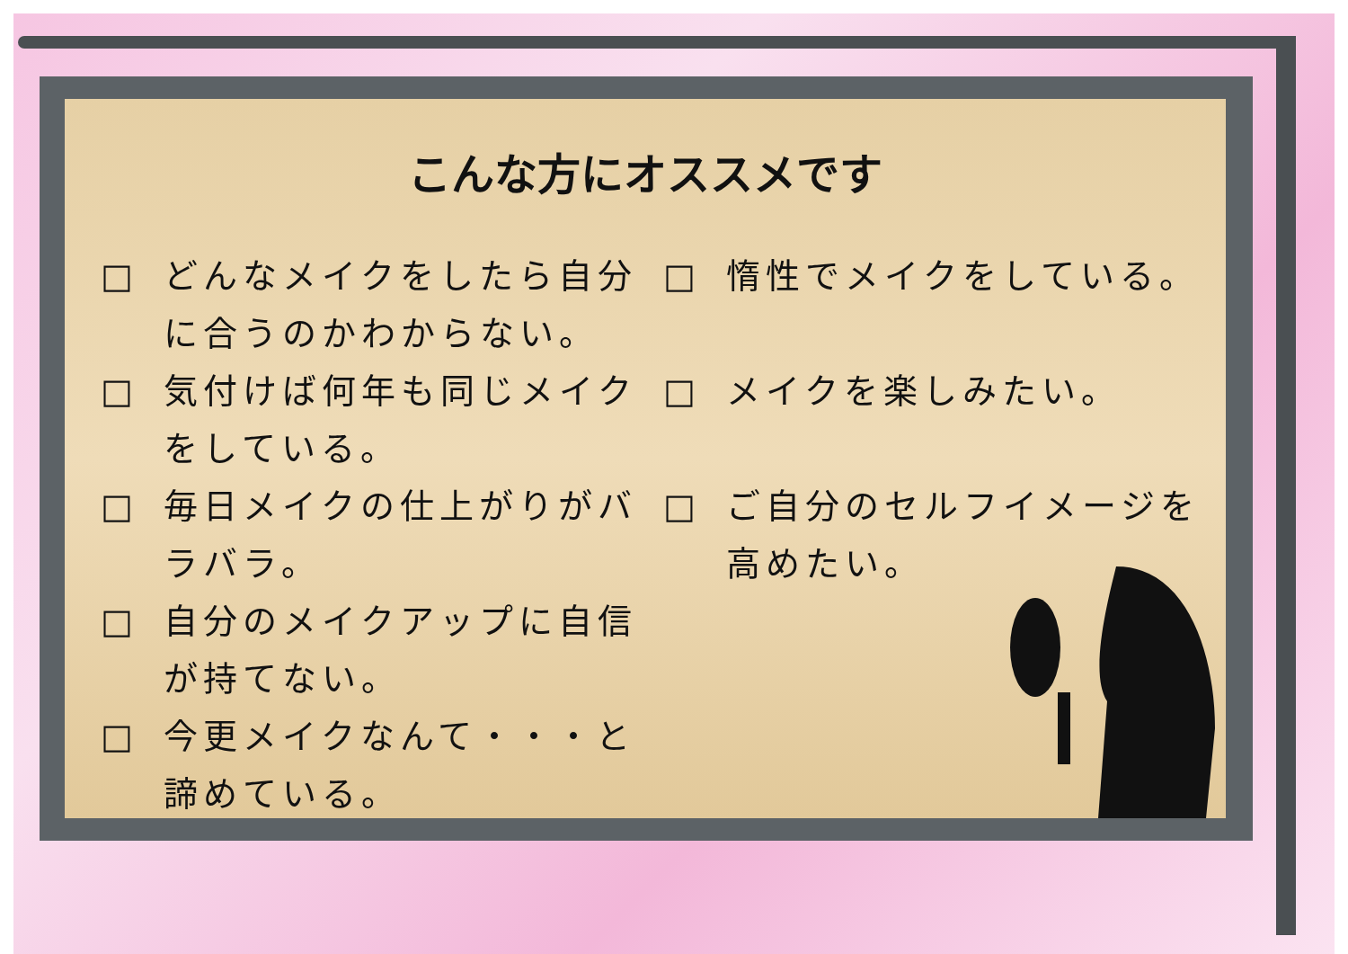こんな方にオススメです
□ どんなメイクをしたら自分に合うのかわからない。
□ 気付けば何年も同じメイクをしている。
□ 毎日メイクの仕上がりがバラバラ。
□ 自分のメイクアップに自信が持てない。
□ 今更メイクなんて・・・と諦めている。
□ 惰性でメイクをしている。
□ メイクを楽しみたい。
□ ご自分のセルフイメージを高めたい。